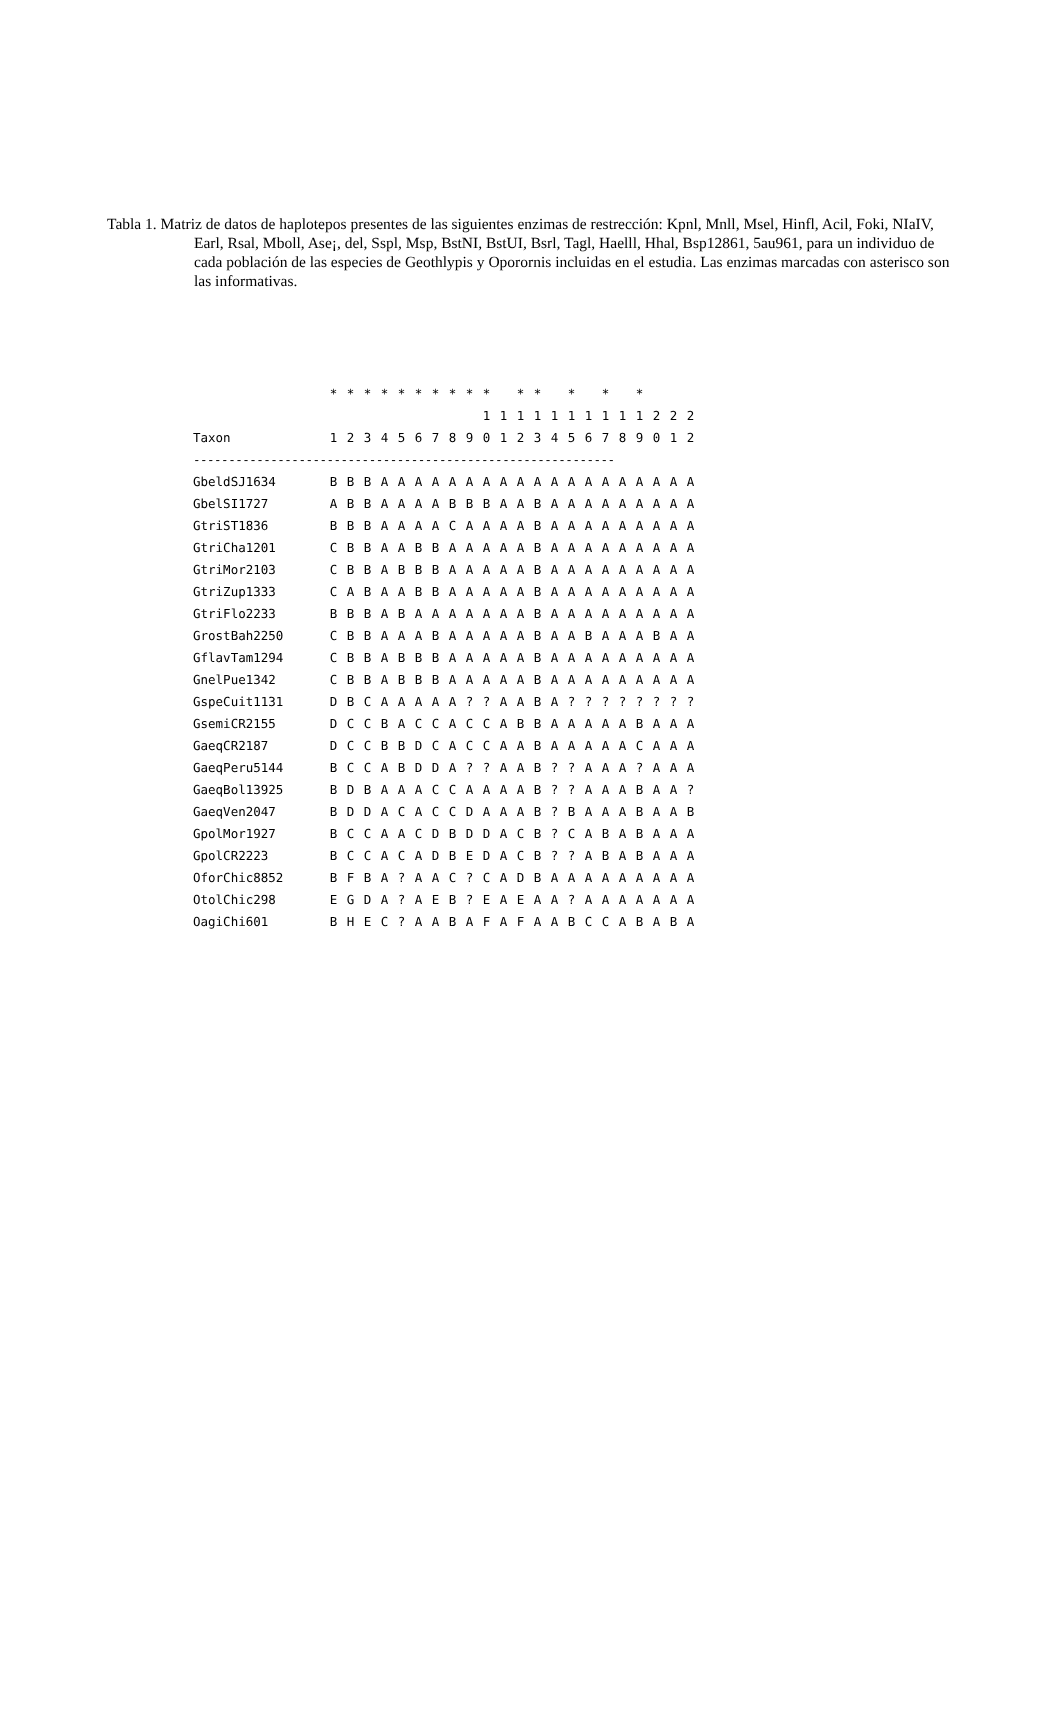Tabla 1. Matriz de datos de haplotepos presentes de las siguientes enzimas de restrección: Kpnl, Mnll, Msel, Hinfl, Acil, Foki, NIaIV, Earl, Rsal, Mboll, Ase¡, del, Sspl, Msp, BstNI, BstUI, Bsrl, Tagl, Haelll, Hhal, Bsp12861, 5au961, para un individuo de cada población de las especies de Geothlypis y Oporornis incluidas en el estudia. Las enzimas marcadas con asterisco son las informativas.
| | * | * | * | * | * | * | * | * | * | * | | * | * | | * | | * | | * | | | |
| --- | --- | --- | --- | --- | --- | --- | --- | --- | --- | --- | --- | --- | --- | --- | --- | --- | --- | --- | --- | --- | --- | --- |
| | | | | | | | | | | 1 | 1 | 1 | 1 | 1 | 1 | 1 | 1 | 1 | 1 | 2 | 2 | 2 |
| Taxon | 1 | 2 | 3 | 4 | 5 | 6 | 7 | 8 | 9 | 0 | 1 | 2 | 3 | 4 | 5 | 6 | 7 | 8 | 9 | 0 | 1 | 2 |
| ------------------------------------------------------------ | | | | | | | | | | | | | | | | | | | | | | |
| GbeldSJ1634 | B | B | B | A | A | A | A | A | A | A | A | A | A | A | A | A | A | A | A | A | A | A |
| GbelSI1727 | A | B | B | A | A | A | A | B | B | B | A | A | B | A | A | A | A | A | A | A | A | A |
| GtriST1836 | B | B | B | A | A | A | A | C | A | A | A | A | B | A | A | A | A | A | A | A | A | A |
| GtriCha1201 | C | B | B | A | A | B | B | A | A | A | A | A | B | A | A | A | A | A | A | A | A | A |
| GtriMor2103 | C | B | B | A | B | B | B | A | A | A | A | A | B | A | A | A | A | A | A | A | A | A |
| GtriZup1333 | C | A | B | A | A | B | B | A | A | A | A | A | B | A | A | A | A | A | A | A | A | A |
| GtriFlo2233 | B | B | B | A | B | A | A | A | A | A | A | A | B | A | A | A | A | A | A | A | A | A |
| GrostBah2250 | C | B | B | A | A | A | B | A | A | A | A | A | B | A | A | B | A | A | A | B | A | A |
| GflavTam1294 | C | B | B | A | B | B | B | A | A | A | A | A | B | A | A | A | A | A | A | A | A | A |
| GnelPue1342 | C | B | B | A | B | B | B | A | A | A | A | A | B | A | A | A | A | A | A | A | A | A |
| GspeCuit1131 | D | B | C | A | A | A | A | A | ? | ? | A | A | B | A | ? | ? | ? | ? | ? | ? | ? | ? |
| GsemiCR2155 | D | C | C | B | A | C | C | A | C | C | A | B | B | A | A | A | A | A | B | A | A | A |
| GaeqCR2187 | D | C | C | B | B | D | C | A | C | C | A | A | B | A | A | A | A | A | C | A | A | A |
| GaeqPeru5144 | B | C | C | A | B | D | D | A | ? | ? | A | A | B | ? | ? | A | A | A | ? | A | A | A |
| GaeqBol13925 | B | D | B | A | A | A | C | C | A | A | A | A | B | ? | ? | A | A | A | B | A | A | ? |
| GaeqVen2047 | B | D | D | A | C | A | C | C | D | A | A | A | B | ? | B | A | A | A | B | A | A | B |
| GpolMor1927 | B | C | C | A | A | C | D | B | D | D | A | C | B | ? | C | A | B | A | B | A | A | A |
| GpolCR2223 | B | C | C | A | C | A | D | B | E | D | A | C | B | ? | ? | A | B | A | B | A | A | A |
| OforChic8852 | B | F | B | A | ? | A | A | C | ? | C | A | D | B | A | A | A | A | A | A | A | A | A |
| OtolChic298 | E | G | D | A | ? | A | E | B | ? | E | A | E | A | A | ? | A | A | A | A | A | A | A |
| OagiChi601 | B | H | E | C | ? | A | A | B | A | F | A | F | A | A | B | C | C | A | B | A | B | A |